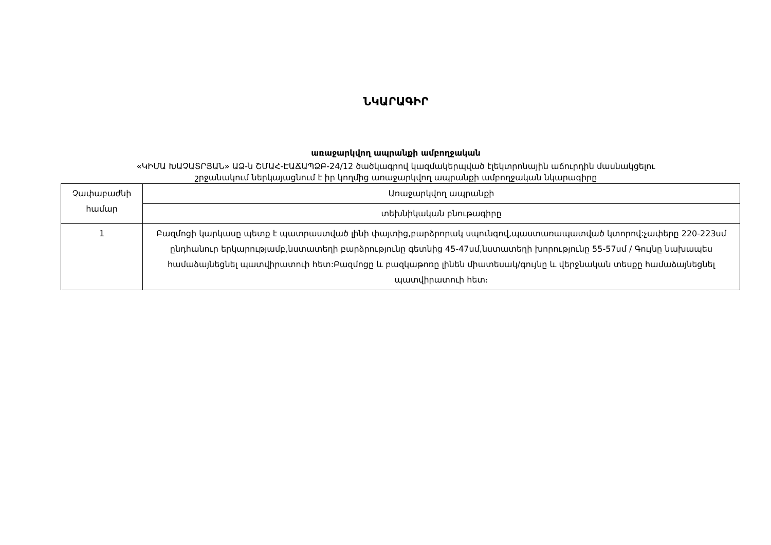ՆԿԱՐԱԳԻՐ
առաջարկվող ապրանքի ամբողջական
«ԿԻՄԱ ԽԱՉԱՏՐՅԱՆ» ԱՁ-ն ՇՄԱՀ-ԷԱՃԱՊՁԲ-24/12 ծածկագրով կազմակերպված էլեկտրոնային աճուրդին մասնակցելու
շրջանակում ներկայացնում է իր կողմից առաջարկվող ապրանքի ամբողջական նկարագիրը
| Չափաբաժնի համար | Առաջարկվող ապրանքի |
| | տեխնիկական բնութագիրը |
| 1 | Բազմոցի կարկասը պետք է պատրաստված լինի փայտից,բարձրորակ սպունգով,պաստառապատված կտորով:չափերը 220-223սմ ընդհանուր երկարությամբ,նստատեղի բարձրությունը գետնից 45-47սմ,նստատեղի խորությունը 55-57սմ / Գույնը նախապես համաձայնեցնել պատվիրատուի հետ:Բազմոցը և բազկաթոռը լինեն միատեսակ/գույնը և վերջնական տեսքը համաձայնեցնել պատվիրատուի հետ։ |